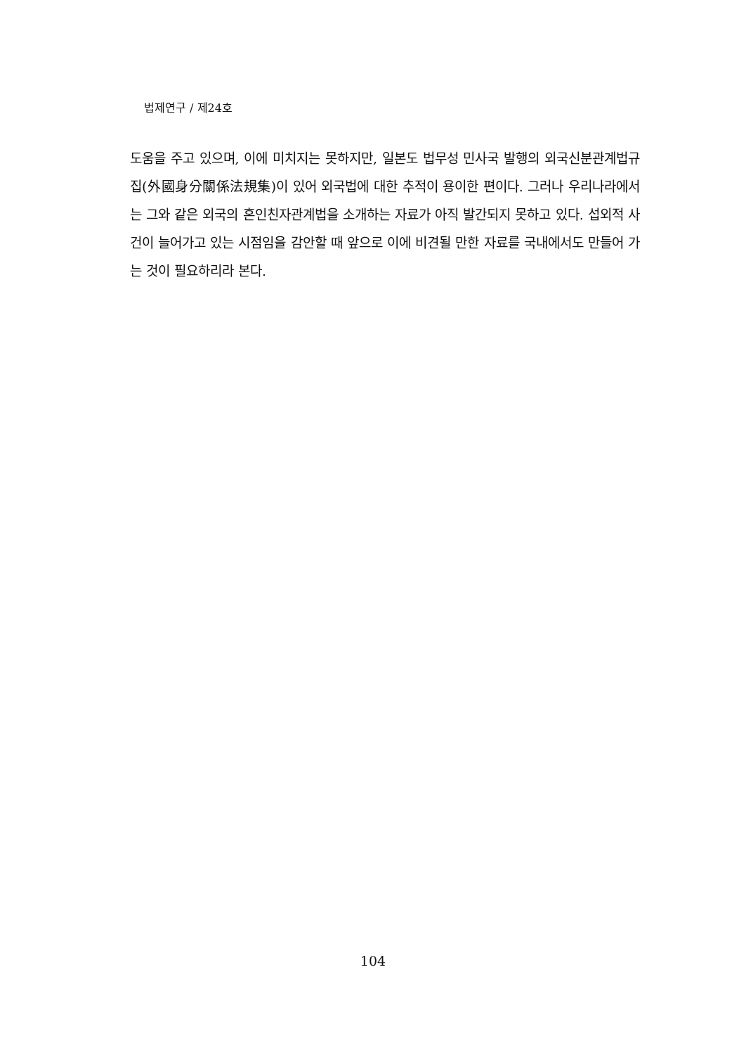법제연구 / 제24호
도움을 주고 있으며, 이에 미치지는 못하지만, 일본도 법무성 민사국 발행의 외국신분관계법규집(外國身分關係法規集)이 있어 외국법에 대한 추적이 용이한 편이다. 그러나 우리나라에서는 그와 같은 외국의 혼인친자관계법을 소개하는 자료가 아직 발간되지 못하고 있다. 섭외적 사건이 늘어가고 있는 시점임을 감안할 때 앞으로 이에 비견될 만한 자료를 국내에서도 만들어 가는 것이 필요하리라 본다.
104